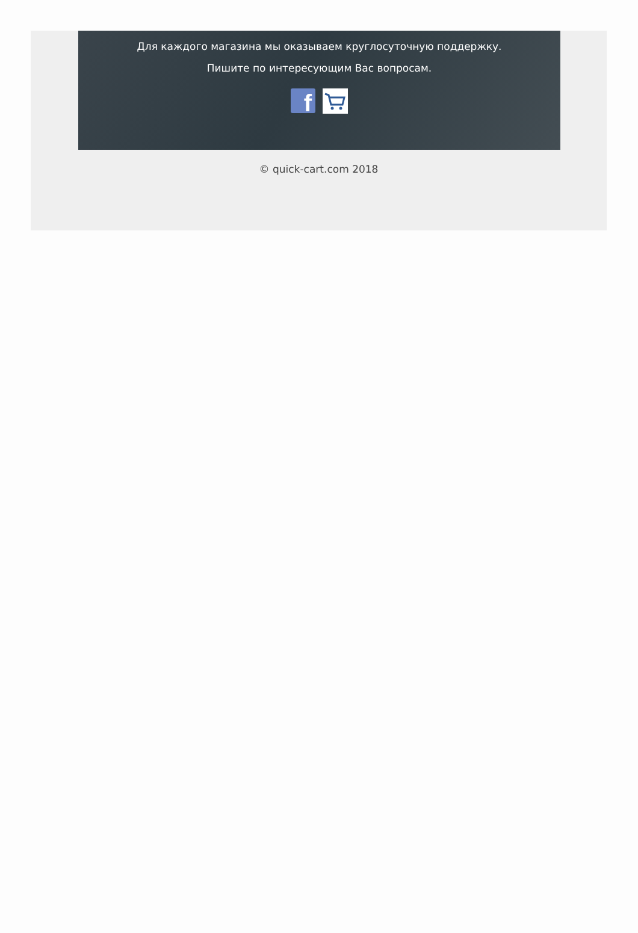Для каждого магазина мы оказываем круглосуточную поддержку.
Пишите по интересующим Вас вопросам.
f
© quick-cart.com 2018